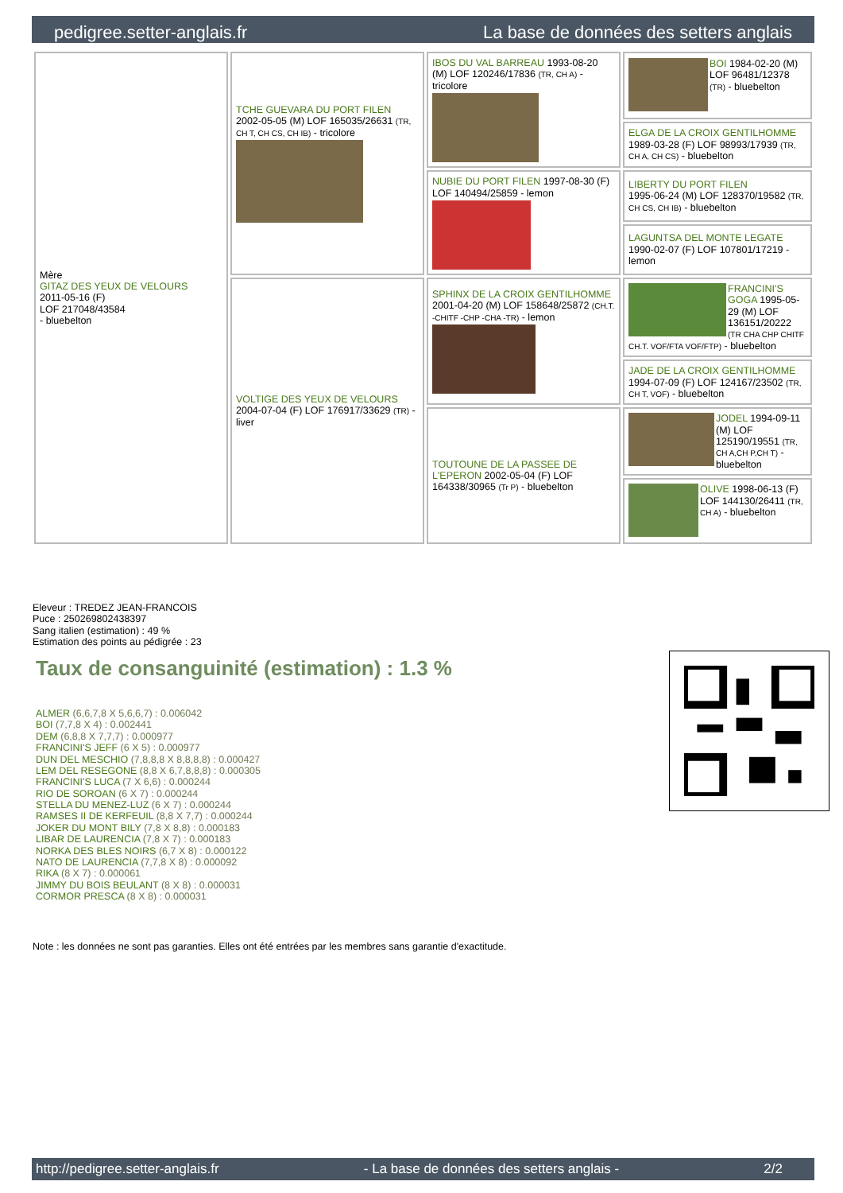pedigree.setter-anglais.fr La base de données des setters anglais
| Mère GITAZ DES YEUX DE VELOURS 2011-05-16 (F) LOF 217048/43584 - bluebelton | TCHE GUEVARA DU PORT FILEN 2002-05-05 (M) LOF 165035/26631 (TR, CH T, CH CS, CH IB) - tricolore | IBOS DU VAL BARREAU 1993-08-20 (M) LOF 120246/17836 (TR, CH A) - tricolore | BOI 1984-02-20 (M) LOF 96481/12378 (TR) - bluebelton |
| | | | ELGA DE LA CROIX GENTILHOMME 1989-03-28 (F) LOF 98993/17939 (TR, CH A, CH CS) - bluebelton |
| | | NUBIE DU PORT FILEN 1997-08-30 (F) LOF 140494/25859 - lemon | LIBERTY DU PORT FILEN 1995-06-24 (M) LOF 128370/19582 (TR, CH CS, CH IB) - bluebelton |
| | | | LAGUNTSA DEL MONTE LEGATE 1990-02-07 (F) LOF 107801/17219 - lemon |
| | VOLTIGE DES YEUX DE VELOURS 2004-07-04 (F) LOF 176917/33629 (TR) - liver | SPHINX DE LA CROIX GENTILHOMME 2001-04-20 (M) LOF 158648/25872 (CH.T. -CHITF -CHP -CHA -TR) - lemon | FRANCINI'S GOGA 1995-05-29 (M) LOF 136151/20222 (TR CHA CHP CHITF CH.T. VOF/FTA VOF/FTP) - bluebelton |
| | | | JADE DE LA CROIX GENTILHOMME 1994-07-09 (F) LOF 124167/23502 (TR, CH T, VOF) - bluebelton |
| | | TOUTOUNE DE LA PASSEE DE L'EPERON 2002-05-04 (F) LOF 164338/30965 (Tr P) - bluebelton | JODEL 1994-09-11 (M) LOF 125190/19551 (TR, CH A,CH P,CH T) - bluebelton |
| | | | OLIVE 1998-06-13 (F) LOF 144130/26411 (TR, CH A) - bluebelton |
Eleveur : TREDEZ JEAN-FRANCOIS
Puce : 250269802438397
Sang italien (estimation) : 49 %
Estimation des points au pédigrée : 23
Taux de consanguinité (estimation) : 1.3 %
ALMER (6,6,7,8 X 5,6,6,7) : 0.006042
BOI (7,7,8 X 4) : 0.002441
DEM (6,8,8 X 7,7,7) : 0.000977
FRANCINI'S JEFF (6 X 5) : 0.000977
DUN DEL MESCHIO (7,8,8,8 X 8,8,8,8) : 0.000427
LEM DEL RESEGONE (8,8 X 6,7,8,8,8) : 0.000305
FRANCINI'S LUCA (7 X 6,6) : 0.000244
RIO DE SOROAN (6 X 7) : 0.000244
STELLA DU MENEZ-LUZ (6 X 7) : 0.000244
RAMSES II DE KERFEUIL (8,8 X 7,7) : 0.000244
JOKER DU MONT BILY (7,8 X 8,8) : 0.000183
LIBAR DE LAURENCIA (7,8 X 7) : 0.000183
NORKA DES BLES NOIRS (6,7 X 8) : 0.000122
NATO DE LAURENCIA (7,7,8 X 8) : 0.000092
RIKA (8 X 7) : 0.000061
JIMMY DU BOIS BEULANT (8 X 8) : 0.000031
CORMOR PRESCA (8 X 8) : 0.000031
Note : les données ne sont pas garanties. Elles ont été entrées par les membres sans garantie d'exactitude.
http://pedigree.setter-anglais.fr - La base de données des setters anglais - 2/2